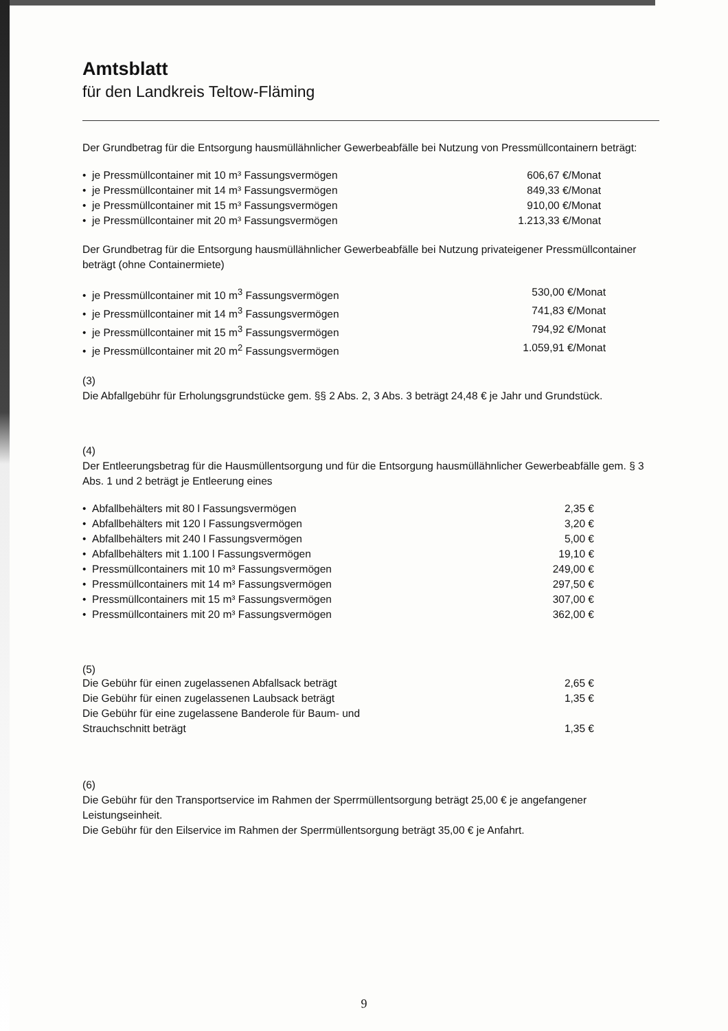Amtsblatt
für den Landkreis Teltow-Fläming
Der Grundbetrag für die Entsorgung hausmüllähnlicher Gewerbeabfälle bei Nutzung von Pressmüllcontainern beträgt:
• je Pressmüllcontainer mit 10 m³ Fassungsvermögen 606,67 €/Monat
• je Pressmüllcontainer mit 14 m³ Fassungsvermögen 849,33 €/Monat
• je Pressmüllcontainer mit 15 m³ Fassungsvermögen 910,00 €/Monat
• je Pressmüllcontainer mit 20 m³ Fassungsvermögen 1.213,33 €/Monat
Der Grundbetrag für die Entsorgung hausmüllähnlicher Gewerbeabfälle bei Nutzung privateigener Pressmüllcontainer beträgt (ohne Containermiete)
• je Pressmüllcontainer mit 10 m<sup>3</sup> Fassungsvermögen 530,00 €/Monat
• je Pressmüllcontainer mit 14 m<sup>3</sup> Fassungsvermögen 741,83 €/Monat
• je Pressmüllcontainer mit 15 m<sup>3</sup> Fassungsvermögen 794,92 €/Monat
• je Pressmüllcontainer mit 20 m<sup>2</sup> Fassungsvermögen 1.059,91 €/Monat
(3)
Die Abfallgebühr für Erholungsgrundstücke gem. §§ 2 Abs. 2, 3 Abs. 3 beträgt 24,48 € je Jahr und Grundstück.
(4)
Der Entleerungsbetrag für die Hausmüllentsorgung und für die Entsorgung hausmüllähnlicher Gewerbeabfälle gem. § 3 Abs. 1 und 2 beträgt je Entleerung eines
• Abfallbehälters mit 80 l Fassungsvermögen 2,35 €
• Abfallbehälters mit 120 l Fassungsvermögen 3,20 €
• Abfallbehälters mit 240 l Fassungsvermögen 5,00 €
• Abfallbehälters mit 1.100 l Fassungsvermögen 19,10 €
• Pressmüllcontainers mit 10 m³ Fassungsvermögen 249,00 €
• Pressmüllcontainers mit 14 m³ Fassungsvermögen 297,50 €
• Pressmüllcontainers mit 15 m³ Fassungsvermögen 307,00 €
• Pressmüllcontainers mit 20 m³ Fassungsvermögen 362,00 €
(5)
Die Gebühr für einen zugelassenen Abfallsack beträgt 2,65 €
Die Gebühr für einen zugelassenen Laubsack beträgt 1,35 €
Die Gebühr für eine zugelassene Banderole für Baum- und
Strauchschnitt beträgt
1,35 €
(6)
Die Gebühr für den Transportservice im Rahmen der Sperrmüllentsorgung beträgt 25,00 € je angefangener Leistungseinheit.
Die Gebühr für den Eilservice im Rahmen der Sperrmüllentsorgung beträgt 35,00 € je Anfahrt.
9